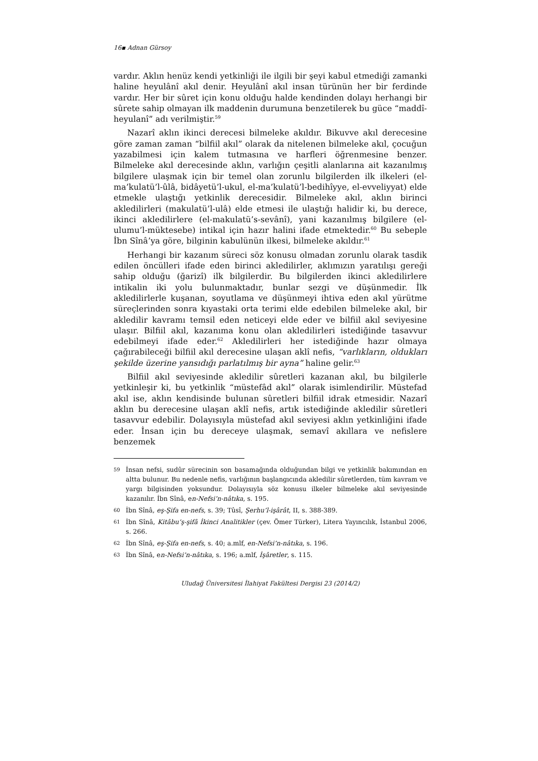16▪ Adnan Gürsoy
vardır. Aklın henüz kendi yetkinliği ile ilgili bir şeyi kabul etmediği zamanki haline heyulânî akıl denir. Heyulânî akıl insan türünün her bir ferdinde vardır. Her bir sûret için konu olduğu halde kendinden dolayı herhangi bir sûrete sahip olmayan ilk maddenin durumuna benzetilerek bu güce “maddî-heyulanî” adı verilmiştir.<sup>59</sup>
Nazarî aklın ikinci derecesi bilmeleke akıldır. Bikuvve akıl derecesine göre zaman zaman “bilfiil akıl” olarak da nitelenen bilmeleke akıl, çocuğun yazabilmesi için kalem tutmasına ve harfleri öğrenmesine benzer. Bilmeleke akıl derecesinde aklın, varlığın çeşitli alanlarına ait kazanılmış bilgilere ulaşmak için bir temel olan zorunlu bilgilerden ilk ilkeleri (el-ma’kulatü’l-ûlâ, bidâyetü’l-ukul, el-ma’kulatü’l-bedihîyye, el-evveliyyat) elde etmekle ulaştığı yetkinlik derecesidir. Bilmeleke akıl, aklın birinci akledilirleri (makulatü’l-ulâ) elde etmesi ile ulaştığı halidir ki, bu derece, ikinci akledilirlere (el-makulatü’s-sevânî), yani kazanılmış bilgilere (el-ulumu’l-müktesebe) intikal için hazır halini ifade etmektedir.<sup>60</sup> Bu sebeple İbn Sînâ’ya göre, bilginin kabulünün ilkesi, bilmeleke akıldır.<sup>61</sup>
Herhangi bir kazanım süreci söz konusu olmadan zorunlu olarak tasdik edilen öncülleri ifade eden birinci akledilirler, aklımızın yaratılışı gereği sahip olduğu (ğarizî) ilk bilgilerdir. Bu bilgilerden ikinci akledilirlere intikalin iki yolu bulunmaktadır, bunlar sezgi ve düşünmedir. İlk akledilirlerle kuşanan, soyutlama ve düşünmeyi ihtiva eden akıl yürütme süreçlerinden sonra kıyastaki orta terimi elde edebilen bilmeleke akıl, bir akledilir kavramı temsil eden neticeyi elde eder ve bilfiil akıl seviyesine ulaşır. Bilfiil akıl, kazanıma konu olan akledilirleri istediğinde tasavvur edebilmeyi ifade eder.<sup>62</sup> Akledilirleri her istediğinde hazır olmaya çağırabileceği bilfiil akıl derecesine ulaşan aklî nefis, “varlıkların, oldukları şekilde üzerine yansıdığı parlatılmış bir ayna” haline gelir.<sup>63</sup>
Bilfiil akıl seviyesinde akledilir sûretleri kazanan akıl, bu bilgilerle yetkinleşir ki, bu yetkinlik “müstefâd akıl” olarak isimlendirilir. Müstefad akıl ise, aklın kendisinde bulunan sûretleri bilfiil idrak etmesidir. Nazarî aklın bu derecesine ulaşan aklî nefis, artık istediğinde akledilir sûretleri tasavvur edebilir. Dolayısıyla müstefad akıl seviyesi aklın yetkinliğini ifade eder. İnsan için bu dereceye ulaşmak, semavî akıllara ve nefislere benzemek
59 İnsan nefsi, sudûr sürecinin son basamağında olduğundan bilgi ve yetkinlik bakımından en altta bulunur. Bu nedenle nefis, varlığının başlangıcında akledilir sûretlerden, tüm kavram ve yargı bilgisinden yoksundur. Dolayısıyla söz konusu ilkeler bilmeleke akıl seviyesinde kazanılır. İbn Sînâ, en-Nefsi’n-nâtıka, s. 195.
60 İbn Sînâ, eş-Şifa en-nefs, s. 39; Tûsî, Şerhu’l-işârât, II, s. 388-389.
61 İbn Sînâ, Kitâbu’ş-şifâ İkinci Analitikler (çev. Ömer Türker), Litera Yayıncılık, İstanbul 2006, s. 266.
62 İbn Sînâ, eş-Şifa en-nefs, s. 40; a.mlf, en-Nefsi’n-nâtıka, s. 196.
63 İbn Sînâ, en-Nefsi’n-nâtıka, s. 196; a.mlf, İşâretler, s. 115.
Uludağ Üniversitesi İlahiyat Fakültesi Dergisi 23 (2014/2)